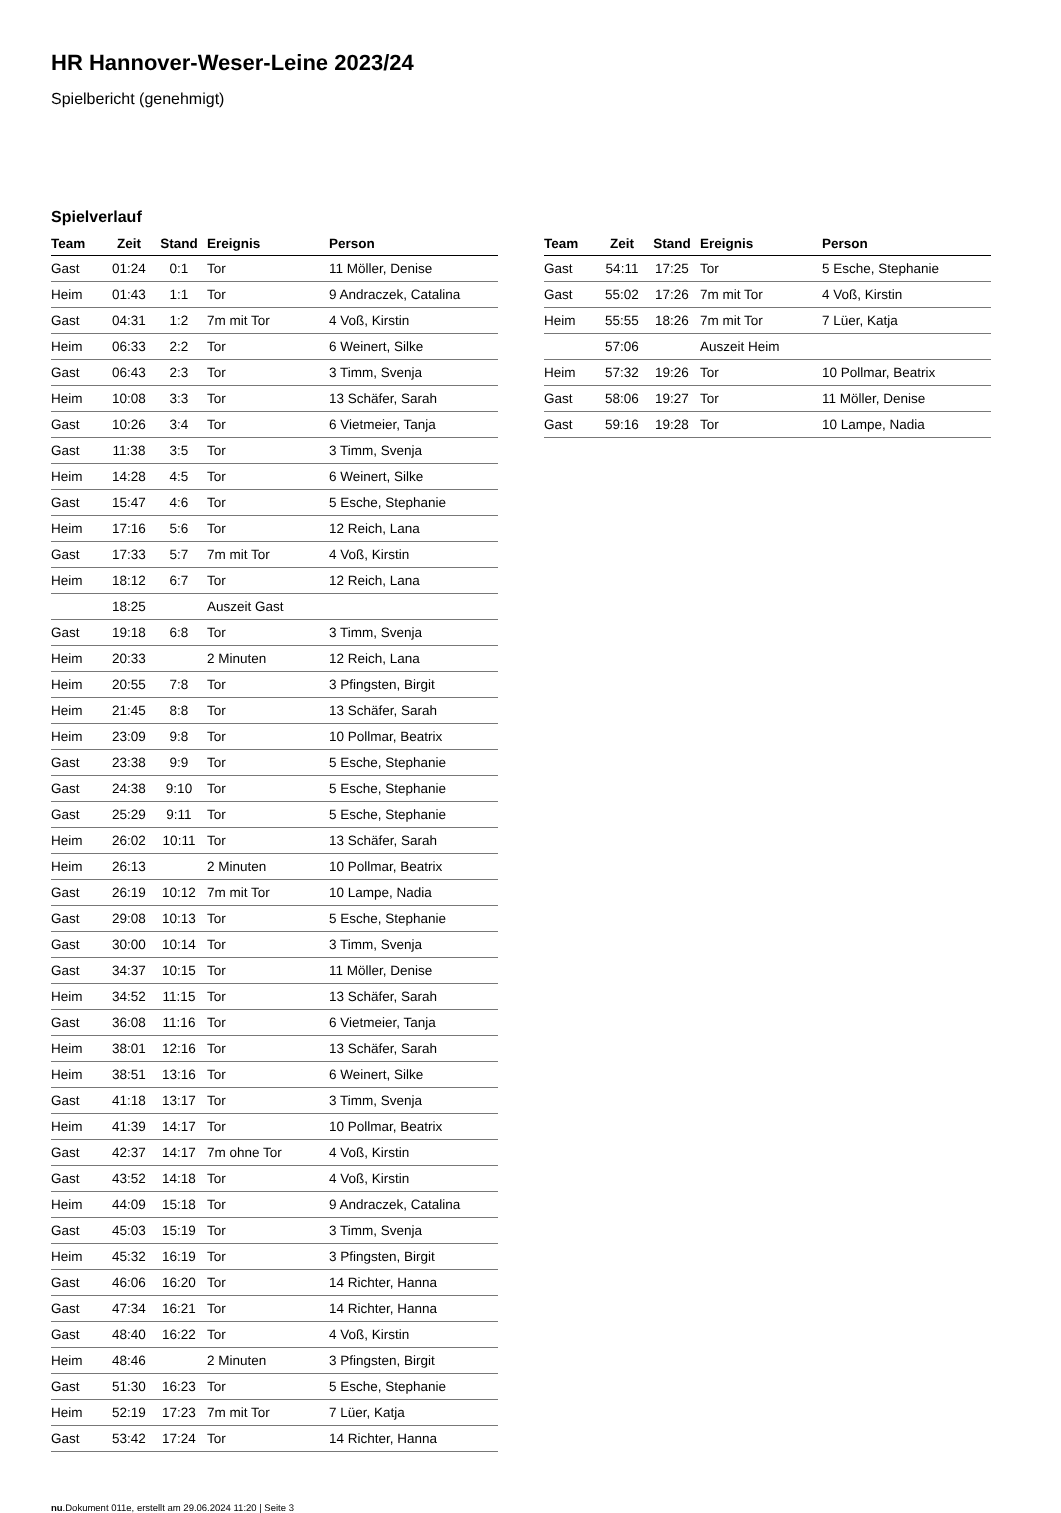HR Hannover-Weser-Leine 2023/24
Spielbericht (genehmigt)
Spielverlauf
| Team | Zeit | Stand | Ereignis | Person |
| --- | --- | --- | --- | --- |
| Gast | 01:24 | 0:1 | Tor | 11 Möller, Denise |
| Heim | 01:43 | 1:1 | Tor | 9 Andraczek, Catalina |
| Gast | 04:31 | 1:2 | 7m mit Tor | 4 Voß, Kirstin |
| Heim | 06:33 | 2:2 | Tor | 6 Weinert, Silke |
| Gast | 06:43 | 2:3 | Tor | 3 Timm, Svenja |
| Heim | 10:08 | 3:3 | Tor | 13 Schäfer, Sarah |
| Gast | 10:26 | 3:4 | Tor | 6 Vietmeier, Tanja |
| Gast | 11:38 | 3:5 | Tor | 3 Timm, Svenja |
| Heim | 14:28 | 4:5 | Tor | 6 Weinert, Silke |
| Gast | 15:47 | 4:6 | Tor | 5 Esche, Stephanie |
| Heim | 17:16 | 5:6 | Tor | 12 Reich, Lana |
| Gast | 17:33 | 5:7 | 7m mit Tor | 4 Voß, Kirstin |
| Heim | 18:12 | 6:7 | Tor | 12 Reich, Lana |
| | 18:25 | | Auszeit Gast | |
| Gast | 19:18 | 6:8 | Tor | 3 Timm, Svenja |
| Heim | 20:33 | | 2 Minuten | 12 Reich, Lana |
| Heim | 20:55 | 7:8 | Tor | 3 Pfingsten, Birgit |
| Heim | 21:45 | 8:8 | Tor | 13 Schäfer, Sarah |
| Heim | 23:09 | 9:8 | Tor | 10 Pollmar, Beatrix |
| Gast | 23:38 | 9:9 | Tor | 5 Esche, Stephanie |
| Gast | 24:38 | 9:10 | Tor | 5 Esche, Stephanie |
| Gast | 25:29 | 9:11 | Tor | 5 Esche, Stephanie |
| Heim | 26:02 | 10:11 | Tor | 13 Schäfer, Sarah |
| Heim | 26:13 | | 2 Minuten | 10 Pollmar, Beatrix |
| Gast | 26:19 | 10:12 | 7m mit Tor | 10 Lampe, Nadia |
| Gast | 29:08 | 10:13 | Tor | 5 Esche, Stephanie |
| Gast | 30:00 | 10:14 | Tor | 3 Timm, Svenja |
| Gast | 34:37 | 10:15 | Tor | 11 Möller, Denise |
| Heim | 34:52 | 11:15 | Tor | 13 Schäfer, Sarah |
| Gast | 36:08 | 11:16 | Tor | 6 Vietmeier, Tanja |
| Heim | 38:01 | 12:16 | Tor | 13 Schäfer, Sarah |
| Heim | 38:51 | 13:16 | Tor | 6 Weinert, Silke |
| Gast | 41:18 | 13:17 | Tor | 3 Timm, Svenja |
| Heim | 41:39 | 14:17 | Tor | 10 Pollmar, Beatrix |
| Gast | 42:37 | 14:17 | 7m ohne Tor | 4 Voß, Kirstin |
| Gast | 43:52 | 14:18 | Tor | 4 Voß, Kirstin |
| Heim | 44:09 | 15:18 | Tor | 9 Andraczek, Catalina |
| Gast | 45:03 | 15:19 | Tor | 3 Timm, Svenja |
| Heim | 45:32 | 16:19 | Tor | 3 Pfingsten, Birgit |
| Gast | 46:06 | 16:20 | Tor | 14 Richter, Hanna |
| Gast | 47:34 | 16:21 | Tor | 14 Richter, Hanna |
| Gast | 48:40 | 16:22 | Tor | 4 Voß, Kirstin |
| Heim | 48:46 | | 2 Minuten | 3 Pfingsten, Birgit |
| Gast | 51:30 | 16:23 | Tor | 5 Esche, Stephanie |
| Heim | 52:19 | 17:23 | 7m mit Tor | 7 Lüer, Katja |
| Gast | 53:42 | 17:24 | Tor | 14 Richter, Hanna |
| Team | Zeit | Stand | Ereignis | Person |
| --- | --- | --- | --- | --- |
| Gast | 54:11 | 17:25 | Tor | 5 Esche, Stephanie |
| Gast | 55:02 | 17:26 | 7m mit Tor | 4 Voß, Kirstin |
| Heim | 55:55 | 18:26 | 7m mit Tor | 7 Lüer, Katja |
| | 57:06 | | Auszeit Heim | |
| Heim | 57:32 | 19:26 | Tor | 10 Pollmar, Beatrix |
| Gast | 58:06 | 19:27 | Tor | 11 Möller, Denise |
| Gast | 59:16 | 19:28 | Tor | 10 Lampe, Nadia |
nu.Dokument 011e, erstellt am 29.06.2024 11:20 | Seite 3